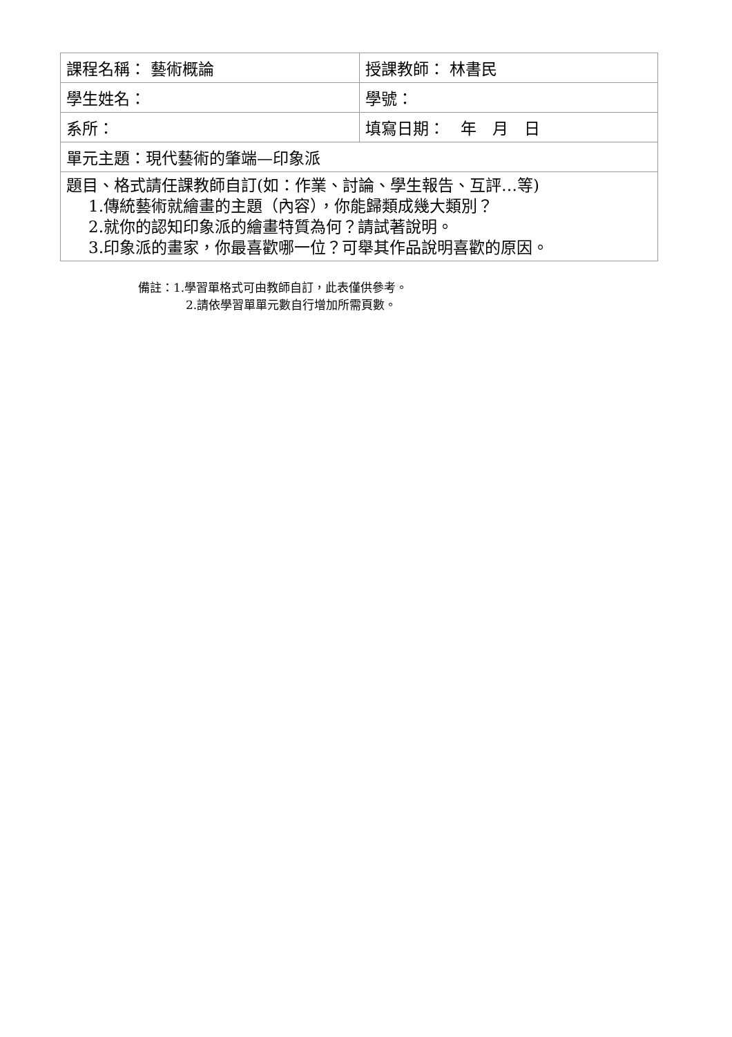| 課程名稱： 藝術概論 | 授課教師： 林書民 |
| 學生姓名： | 學號： |
| 系所： | 填寫日期： 年 月 日 |
| 單元主題：現代藝術的肇端—印象派 | |
| 題目、格式請任課教師自訂(如：作業、討論、學生報告、互評…等) 1.傳統藝術就繪畫的主題（內容），你能歸類成幾大類別？ 2.就你的認知印象派的繪畫特質為何？請試著說明。 3.印象派的畫家，你最喜歡哪一位？可舉其作品說明喜歡的原因。 | |
備註：1.學習單格式可由教師自訂，此表僅供參考。
2.請依學習單單元數自行增加所需頁數。